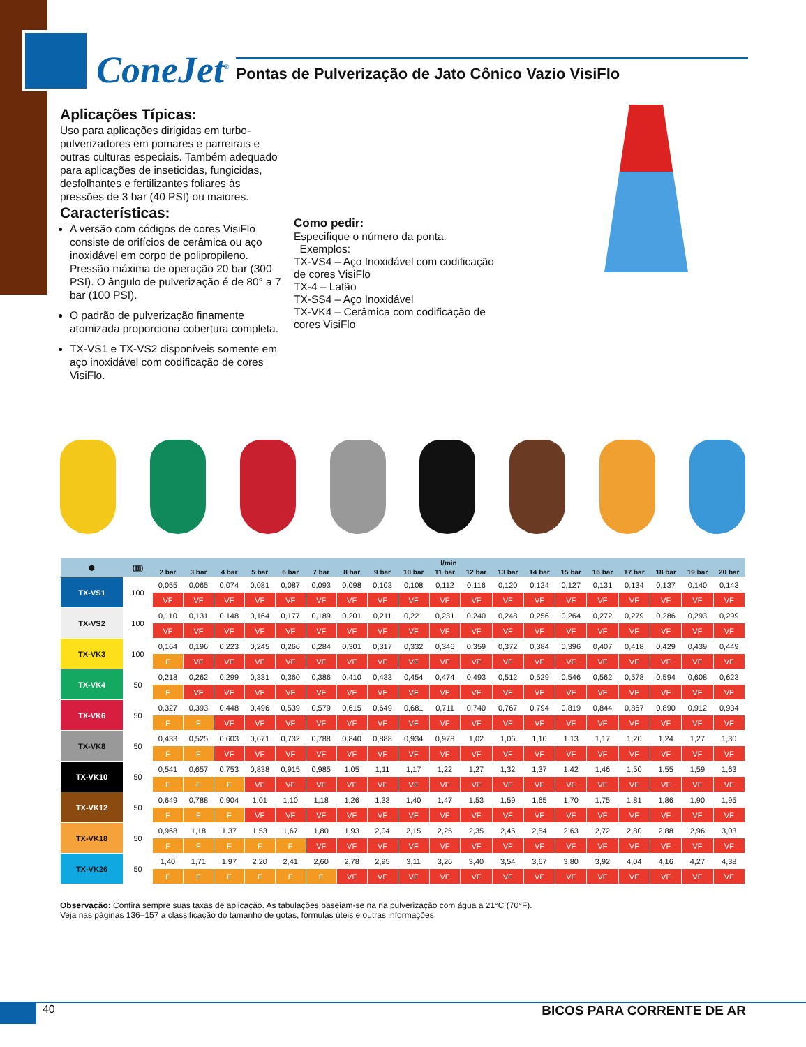ConeJet<sup>®</sup>
Pontas de Pulverização de Jato Cônico Vazio VisiFlo
Aplicações Típicas:
Uso para aplicações dirigidas em turbo-pulverizadores em pomares e parreirais e outras culturas especiais. Também adequado para aplicações de inseticidas, fungicidas, desfolhantes e fertilizantes foliares às pressões de 3 bar (40 PSI) ou maiores.
Características:
A versão com códigos de cores VisiFlo consiste de orifícios de cerâmica ou aço inoxidável em corpo de polipropileno. Pressão máxima de operação 20 bar (300 PSI). O ângulo de pulverização é de 80° a 7 bar (100 PSI).
O padrão de pulverização finamente atomizada proporciona cobertura completa.
TX-VS1 e TX-VS2 disponíveis somente em aço inoxidável com codificação de cores VisiFlo.
Como pedir:
Especifique o número da ponta.
Exemplos:
TX-VS4 – Aço Inoxidável com codificação de cores VisiFlo
TX-4 – Latão
TX-SS4 – Aço Inoxidável
TX-VK4 – Cerâmica com codificação de cores VisiFlo
| ⬢ | (▥) | l/min | | | | | | | | | | | | | | | | | | |
| --- | --- | --- | --- | --- | --- | --- | --- | --- | --- | --- | --- | --- | --- | --- | --- | --- | --- | --- | --- | --- |
| | | 2 bar | 3 bar | 4 bar | 5 bar | 6 bar | 7 bar | 8 bar | 9 bar | 10 bar | 11 bar | 12 bar | 13 bar | 14 bar | 15 bar | 16 bar | 17 bar | 18 bar | 19 bar | 20 bar |
| TX-VS1 | 100 | 0,055 | 0,065 | 0,074 | 0,081 | 0,087 | 0,093 | 0,098 | 0,103 | 0,108 | 0,112 | 0,116 | 0,120 | 0,124 | 0,127 | 0,131 | 0,134 | 0,137 | 0,140 | 0,143 |
| | | VF | VF | VF | VF | VF | VF | VF | VF | VF | VF | VF | VF | VF | VF | VF | VF | VF | VF | VF |
| TX-VS2 | 100 | 0,110 | 0,131 | 0,148 | 0,164 | 0,177 | 0,189 | 0,201 | 0,211 | 0,221 | 0,231 | 0,240 | 0,248 | 0,256 | 0,264 | 0,272 | 0,279 | 0,286 | 0,293 | 0,299 |
| | | VF | VF | VF | VF | VF | VF | VF | VF | VF | VF | VF | VF | VF | VF | VF | VF | VF | VF | VF |
| TX-VK3 | 100 | 0,164 | 0,196 | 0,223 | 0,245 | 0,266 | 0,284 | 0,301 | 0,317 | 0,332 | 0,346 | 0,359 | 0,372 | 0,384 | 0,396 | 0,407 | 0,418 | 0,429 | 0,439 | 0,449 |
| | | F | VF | VF | VF | VF | VF | VF | VF | VF | VF | VF | VF | VF | VF | VF | VF | VF | VF | VF |
| TX-VK4 | 50 | 0,218 | 0,262 | 0,299 | 0,331 | 0,360 | 0,386 | 0,410 | 0,433 | 0,454 | 0,474 | 0,493 | 0,512 | 0,529 | 0,546 | 0,562 | 0,578 | 0,594 | 0,608 | 0,623 |
| | | F | VF | VF | VF | VF | VF | VF | VF | VF | VF | VF | VF | VF | VF | VF | VF | VF | VF | VF |
| TX-VK6 | 50 | 0,327 | 0,393 | 0,448 | 0,496 | 0,539 | 0,579 | 0,615 | 0,649 | 0,681 | 0,711 | 0,740 | 0,767 | 0,794 | 0,819 | 0,844 | 0,867 | 0,890 | 0,912 | 0,934 |
| | | F | F | VF | VF | VF | VF | VF | VF | VF | VF | VF | VF | VF | VF | VF | VF | VF | VF | VF |
| TX-VK8 | 50 | 0,433 | 0,525 | 0,603 | 0,671 | 0,732 | 0,788 | 0,840 | 0,888 | 0,934 | 0,978 | 1,02 | 1,06 | 1,10 | 1,13 | 1,17 | 1,20 | 1,24 | 1,27 | 1,30 |
| | | F | F | VF | VF | VF | VF | VF | VF | VF | VF | VF | VF | VF | VF | VF | VF | VF | VF | VF |
| TX-VK10 | 50 | 0,541 | 0,657 | 0,753 | 0,838 | 0,915 | 0,985 | 1,05 | 1,11 | 1,17 | 1,22 | 1,27 | 1,32 | 1,37 | 1,42 | 1,46 | 1,50 | 1,55 | 1,59 | 1,63 |
| | | F | F | F | VF | VF | VF | VF | VF | VF | VF | VF | VF | VF | VF | VF | VF | VF | VF | VF |
| TX-VK12 | 50 | 0,649 | 0,788 | 0,904 | 1,01 | 1,10 | 1,18 | 1,26 | 1,33 | 1,40 | 1,47 | 1,53 | 1,59 | 1,65 | 1,70 | 1,75 | 1,81 | 1,86 | 1,90 | 1,95 |
| | | F | F | F | VF | VF | VF | VF | VF | VF | VF | VF | VF | VF | VF | VF | VF | VF | VF | VF |
| TX-VK18 | 50 | 0,968 | 1,18 | 1,37 | 1,53 | 1,67 | 1,80 | 1,93 | 2,04 | 2,15 | 2,25 | 2,35 | 2,45 | 2,54 | 2,63 | 2,72 | 2,80 | 2,88 | 2,96 | 3,03 |
| | | F | F | F | F | F | VF | VF | VF | VF | VF | VF | VF | VF | VF | VF | VF | VF | VF | VF |
| TX-VK26 | 50 | 1,40 | 1,71 | 1,97 | 2,20 | 2,41 | 2,60 | 2,78 | 2,95 | 3,11 | 3,26 | 3,40 | 3,54 | 3,67 | 3,80 | 3,92 | 4,04 | 4,16 | 4,27 | 4,38 |
| | | F | F | F | F | F | F | VF | VF | VF | VF | VF | VF | VF | VF | VF | VF | VF | VF | VF |
Observação: Confira sempre suas taxas de aplicação. As tabulações baseiam-se na na pulverização com água a 21°C (70°F).
Veja nas páginas 136–157 a classificação do tamanho de gotas, fórmulas úteis e outras informações.
40 BICOS PARA CORRENTE DE AR